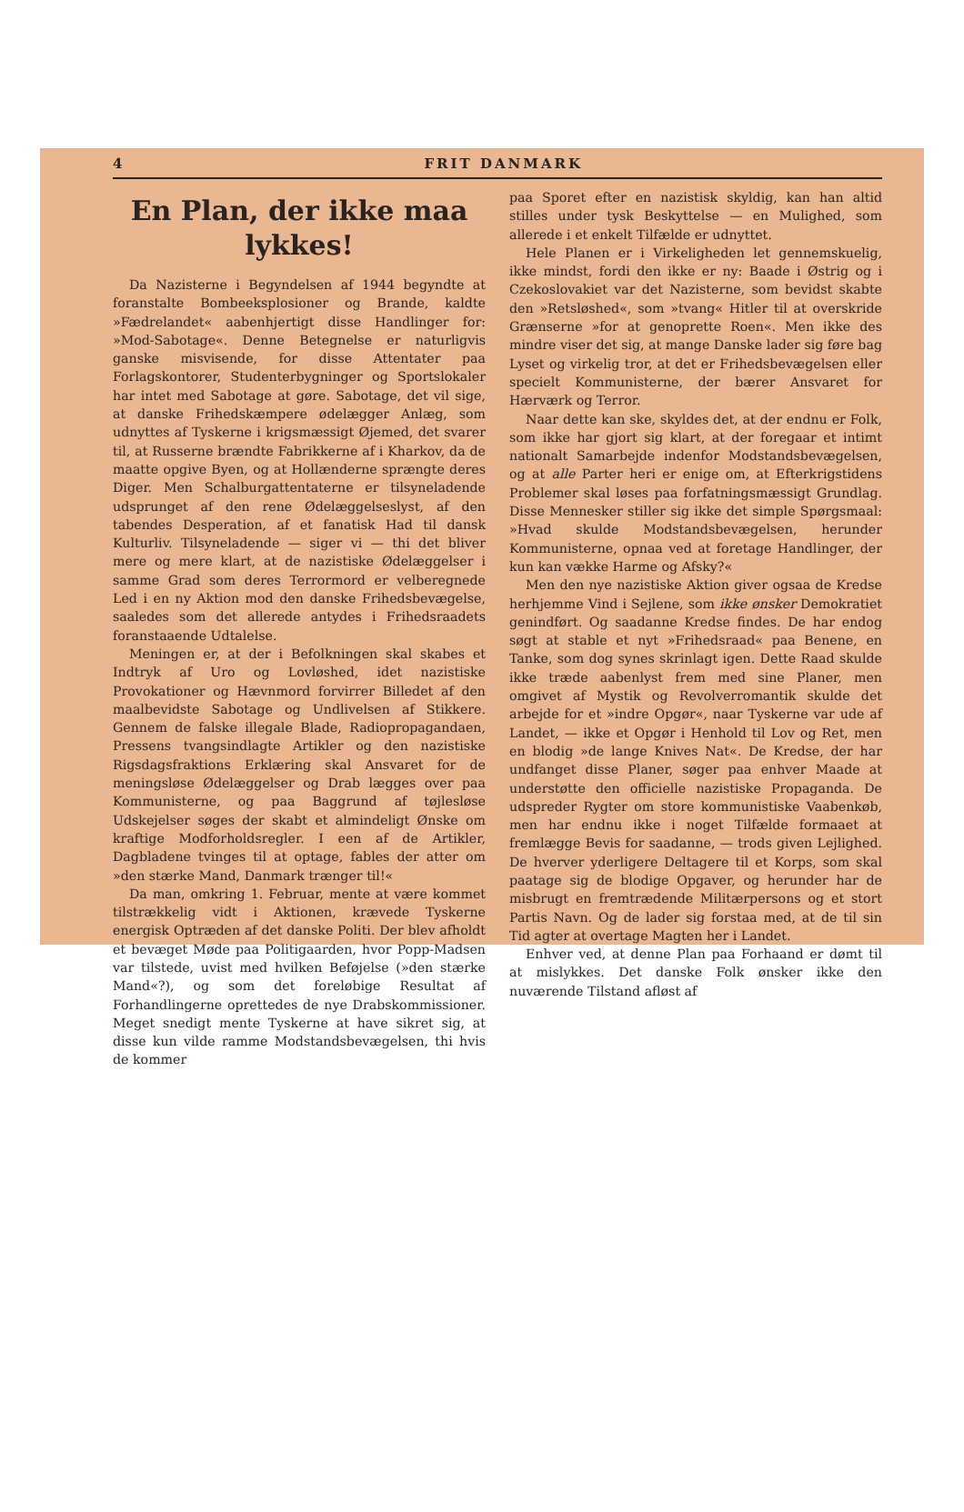4 FRIT DANMARK
En Plan, der ikke maa lykkes!
Da Nazisterne i Begyndelsen af 1944 begyndte at foranstalte Bombeeksplosioner og Brande, kaldte »Fædrelandet« aabenhjertigt disse Handlinger for: »Mod-Sabotage«. Denne Betegnelse er naturligvis ganske misvisende, for disse Attentater paa Forlagskontorer, Studenterbygninger og Sportslokaler har intet med Sabotage at gøre. Sabotage, det vil sige, at danske Frihedskæmpere ødelægger Anlæg, som udnyttes af Tyskerne i krigsmæssigt Øjemed, det svarer til, at Russerne brændte Fabrikkerne af i Kharkov, da de maatte opgive Byen, og at Hollænderne sprængte deres Diger. Men Schalburgattentaterne er tilsyneladende udsprunget af den rene Ødelæggelseslyst, af den tabendes Desperation, af et fanatisk Had til dansk Kulturliv. Tilsyneladende — siger vi — thi det bliver mere og mere klart, at de nazistiske Ødelæggelser i samme Grad som deres Terrormord er velberegnede Led i en ny Aktion mod den danske Frihedsbevægelse, saaledes som det allerede antydes i Frihedsraadets foranstaaende Udtalelse.
Meningen er, at der i Befolkningen skal skabes et Indtryk af Uro og Lovløshed, idet nazistiske Provokationer og Hævnmord forvirrer Billedet af den maalbevidste Sabotage og Undlivelsen af Stikkere. Gennem de falske illegale Blade, Radiopropagandaen, Pressens tvangsindlagte Artikler og den nazistiske Rigsdagsfraktions Erklæring skal Ansvaret for de meningsløse Ødelæggelser og Drab lægges over paa Kommunisterne, og paa Baggrund af tøjlesløse Udskejelser søges der skabt et almindeligt Ønske om kraftige Modforholdsregler. I een af de Artikler, Dagbladene tvinges til at optage, fables der atter om »den stærke Mand, Danmark trænger til!«
Da man, omkring 1. Februar, mente at være kommet tilstrækkelig vidt i Aktionen, krævede Tyskerne energisk Optræden af det danske Politi. Der blev afholdt et bevæget Møde paa Politigaarden, hvor Popp-Madsen var tilstede, uvist med hvilken Beføjelse (»den stærke Mand«?), og som det foreløbige Resultat af Forhandlingerne oprettedes de nye Drabskommissioner. Meget snedigt mente Tyskerne at have sikret sig, at disse kun vilde ramme Modstandsbevægelsen, thi hvis de kommer
paa Sporet efter en nazistisk skyldig, kan han altid stilles under tysk Beskyttelse — en Mulighed, som allerede i et enkelt Tilfælde er udnyttet.
Hele Planen er i Virkeligheden let gennemskuelig, ikke mindst, fordi den ikke er ny: Baade i Østrig og i Czekoslovakiet var det Nazisterne, som bevidst skabte den »Retsløshed«, som »tvang« Hitler til at overskride Grænserne »for at genoprette Roen«. Men ikke des mindre viser det sig, at mange Danske lader sig føre bag Lyset og virkelig tror, at det er Frihedsbevægelsen eller specielt Kommunisterne, der bærer Ansvaret for Hærværk og Terror.
Naar dette kan ske, skyldes det, at der endnu er Folk, som ikke har gjort sig klart, at der foregaar et intimt nationalt Samarbejde indenfor Modstandsbevægelsen, og at alle Parter heri er enige om, at Efterkrigstidens Problemer skal løses paa forfatningsmæssigt Grundlag. Disse Mennesker stiller sig ikke det simple Spørgsmaal: »Hvad skulde Modstandsbevægelsen, herunder Kommunisterne, opnaa ved at foretage Handlinger, der kun kan vække Harme og Afsky?«
Men den nye nazistiske Aktion giver ogsaa de Kredse herhjemme Vind i Sejlene, som ikke ønsker Demokratiet genindført. Og saadanne Kredse findes. De har endog søgt at stable et nyt »Frihedsraad« paa Benene, en Tanke, som dog synes skrinlagt igen. Dette Raad skulde ikke træde aabenlyst frem med sine Planer, men omgivet af Mystik og Revolverromantik skulde det arbejde for et »indre Opgør«, naar Tyskerne var ude af Landet, — ikke et Opgør i Henhold til Lov og Ret, men en blodig »de lange Knives Nat«. De Kredse, der har undfanget disse Planer, søger paa enhver Maade at understøtte den officielle nazistiske Propaganda. De udspreder Rygter om store kommunistiske Vaabenkøb, men har endnu ikke i noget Tilfælde formaaet at fremlægge Bevis for saadanne, — trods given Lejlighed. De hverver yderligere Deltagere til et Korps, som skal paatage sig de blodige Opgaver, og herunder har de misbrugt en fremtrædende Militærpersons og et stort Partis Navn. Og de lader sig forstaa med, at de til sin Tid agter at overtage Magten her i Landet.
Enhver ved, at denne Plan paa Forhaand er dømt til at mislykkes. Det danske Folk ønsker ikke den nuværende Tilstand afløst af